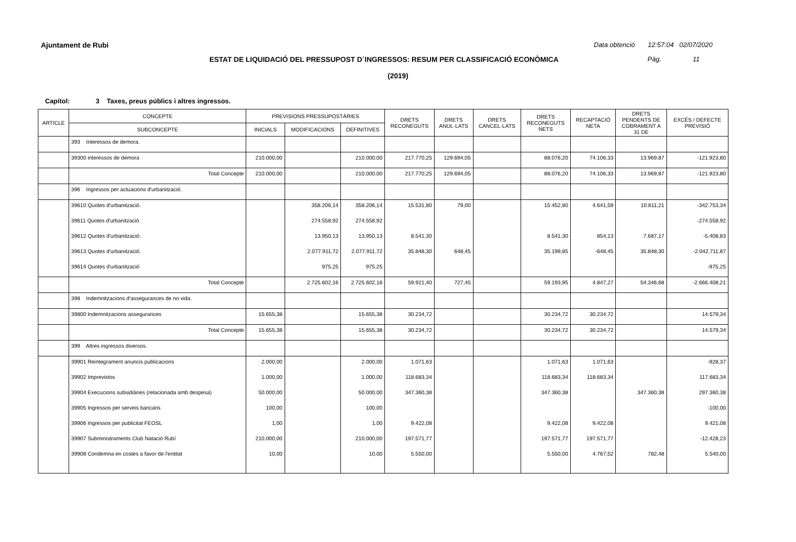Ajuntament de Rubi
Data obtenció 12:57:04 02/07/2020
ESTAT DE LIQUIDACIÓ DEL PRESSUPOST D´INGRESSOS: RESUM PER CLASSIFICACIÓ ECONÒMICA Pàg. 11
(2019)
Capítol: 3 Taxes, preus públics i altres ingressos.
| ARTICLE | CONCEPTE | PREVISIONS PRESSUPOSTÀRIES | | | DRETS RECONEGUTS | DRETS ANUL·LATS | DRETS CANCEL·LATS | DRETS RECONEGUTS NETS | RECAPTACIÓ NETA | DRETS PENDENTS DE COBRAMENT A 31 DE | EXCÉS / DEFECTE PREVISIÓ |
| --- | --- | --- | --- | --- | --- | --- | --- | --- | --- | --- | --- |
| | SUBCONCEPTE | INICIALS | MODIFICACIONS | DEFINITIVES | | | | | | | |
| | 393 Interessos de demora. | | | | | | | | | | |
| | 39300 interessos de demora | 210.000,00 | | 210.000,00 | 217.770,25 | 129.694,05 | | 88.076,20 | 74.106,33 | 13.969,87 | -121.923,80 |
| | Total Concepte | 210.000,00 | | 210.000,00 | 217.770,25 | 129.694,05 | | 88.076,20 | 74.106,33 | 13.969,87 | -121.923,80 |
| | 396 Ingressos per actuacions d'urbanització. | | | | | | | | | | |
| | 39610 Quotes d'urbanització. | | 358.206,14 | 358.206,14 | 15.531,80 | 79,00 | | 15.452,80 | 4.641,59 | 10.811,21 | -342.753,34 |
| | 39611 Quotes d'urbanització. | | 274.558,92 | 274.558,92 | | | | | | | -274.558,92 |
| | 39612 Quotes d'urbanització. | | 13.950,13 | 13.950,13 | 8.541,30 | | | 8.541,30 | 854,13 | 7.687,17 | -5.408,83 |
| | 39613 Quotes d'urbanització. | | 2.077.911,72 | 2.077.911,72 | 35.848,30 | 648,45 | | 35.199,85 | -648,45 | 35.848,30 | -2.042.711,87 |
| | 39614 Quotes d'urbanització | | 975,25 | 975,25 | | | | | | | -975,25 |
| | Total Concepte | | 2.725.602,16 | 2.725.602,16 | 59.921,40 | 727,45 | | 59.193,95 | 4.847,27 | 54.346,68 | -2.666.408,21 |
| | 398 Indemnitzacions d'assegurances de no vida. | | | | | | | | | | |
| | 39800 Indemnitzacions assegurances | 15.655,38 | | 15.655,38 | 30.234,72 | | | 30.234,72 | 30.234,72 | | 14.579,34 |
| | Total Concepte | 15.655,38 | | 15.655,38 | 30.234,72 | | | 30.234,72 | 30.234,72 | | 14.579,34 |
| | 399 Altres ingressos diversos. | | | | | | | | | | |
| | 39901 Reintegrament anuncis publicacions | 2.000,00 | | 2.000,00 | 1.071,63 | | | 1.071,63 | 1.071,63 | | -928,37 |
| | 39902 Imprevistos | 1.000,00 | | 1.000,00 | 118.683,34 | | | 118.683,34 | 118.683,34 | | 117.683,34 |
| | 39904 Execucions subsidiàries (relacionada amb despesa) | 50.000,00 | | 50.000,00 | 347.360,38 | | | 347.360,38 | | 347.360,38 | 297.360,38 |
| | 39905 Ingressos per serveis bancaris | 100,00 | | 100,00 | | | | | | | -100,00 |
| | 39906 Ingressos per publicitat FEOSL | 1,00 | | 1,00 | 9.422,08 | | | 9.422,08 | 9.422,08 | | 9.421,08 |
| | 39907 Subministraments Club Natació Rubí | 210.000,00 | | 210.000,00 | 197.571,77 | | | 197.571,77 | 197.571,77 | | -12.428,23 |
| | 39908 Condemna en costes a favor de l'entitat | 10,00 | | 10,00 | 5.550,00 | | | 5.550,00 | 4.767,52 | 782,48 | 5.540,00 |